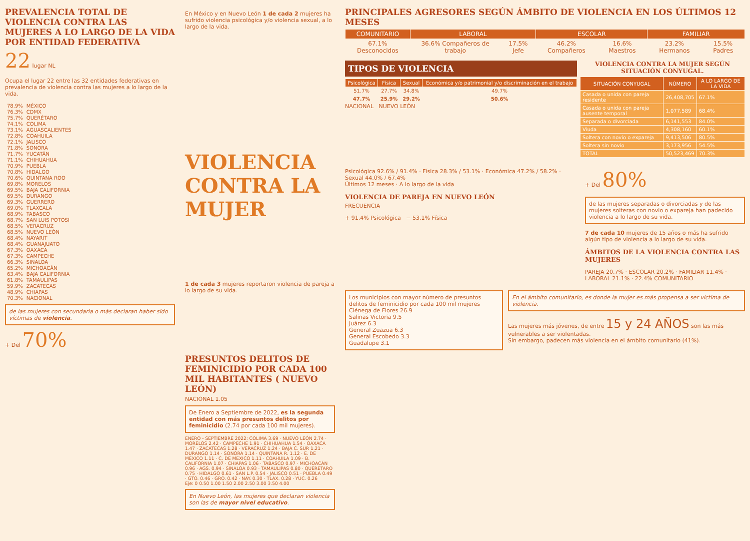PREVALENCIA TOTAL DE VIOLENCIA CONTRA LAS MUJERES A LO LARGO DE LA VIDA POR ENTIDAD FEDERATIVA
22 lugar NL
Ocupa el lugar 22 entre las 32 entidades federativas en prevalencia de violencia contra las mujeres a lo largo de la vida.
| 78.9% | MÉXICO |
| 76.3% | CDMX |
| 75.7% | QUERÉTARO |
| 74.1% | COLIMA |
| 73.1% | AGUASCALIENTES |
| 72.8% | COAHUILA |
| 72.1% | JALISCO |
| 71.8% | SONORA |
| 71.7% | YUCATÁN |
| 71.1% | CHIHUAHUA |
| 70.9% | PUEBLA |
| 70.8% | HIDALGO |
| 70.6% | QUINTANA ROO |
| 69.8% | MORELOS |
| 69.5% | BAJA CALIFORNIA |
| 69.5% | DURANGO |
| 69.3% | GUERRERO |
| 69.0% | TLAXCALA |
| 68.9% | TABASCO |
| 68.7% | SAN LUIS POTOSI |
| 68.5% | VERACRUZ |
| 68.5% | NUEVO LEÓN |
| 68.4% | NAYARIT |
| 68.4% | GUANAJUATO |
| 67.3% | OAXACA |
| 67.3% | CAMPECHE |
| 66.3% | SINALOA |
| 65.2% | MICHOACÁN |
| 63.4% | BAJA CALIFORNIA |
| 61.8% | TAMAULIPAS |
| 59.9% | ZACATECAS |
| 48.9% | CHIAPAS |
| 70.3% | NACIONAL |
de las mujeres con secundaria o más declaran haber sido víctimas de violencia.
+ Del 70%
En México y en Nuevo León 1 de cada 2 mujeres ha sufrido violencia psicológica y/o violencia sexual, a lo largo de la vida.
VIOLENCIA CONTRA LA MUJER
1 de cada 3 mujeres reportaron violencia de pareja a lo largo de su vida.
PRESUNTOS DELITOS DE FEMINICIDIO POR CADA 100 MIL HABITANTES ( NUEVO LEÓN)
NACIONAL 1.05
De Enero a Septiembre de 2022, es la segunda entidad con más presuntos delitos por feminicidio (2.74 por cada 100 mil mujeres).
ENERO - SEPTIEMBRE 2022: COLIMA 3.69 · NUEVO LEÓN 2.74 · MORELOS 2.42 · CAMPECHE 1.91 · CHIHUAHUA 1.54 · OAXACA 1.47 · ZACATECAS 1.28 · VERACRUZ 1.24 · BAJA C. SUR 1.21 · DURANGO 1.14 · SONORA 1.14 · QUINTANA R. 1.12 · E. DE MEXICO 1.11 · C. DE MEXICO 1.11 · COAHUILA 1.09 · B. CALIFORNIA 1.07 · CHIAPAS 1.06 · TABASCO 0.97 · MICHOACÁN 0.96 · AGS. 0.94 · SINALOA 0.93 · TAMAULIPAS 0.80 · QUERETARO 0.75 · HIDALGO 0.61 · SAN L.P. 0.54 · JALISCO 0.51 · PUEBLA 0.49 · GTO. 0.46 · GRO. 0.42 · NAY. 0.30 · TLAX. 0.28 · YUC. 0.26
Eje: 0 0.50 1.00 1.50 2.00 2.50 3.00 3.50 4.00
En Nuevo León, las mujeres que declaran violencia son las de mayor nivel educativo.
PRINCIPALES AGRESORES SEGÚN ÁMBITO DE VIOLENCIA EN LOS ÚLTIMOS 12 MESES
| COMUNITARIO | LABORAL | | ESCOLAR | | FAMILIAR | |
| --- | --- | --- | --- | --- | --- | --- |
| 67.1% Desconocidos | 36.6% Compañeros de trabajo | 17.5% Jefe | 46.2% Compañeros | 16.6% Maestros | 23.2% Hermanos | 15.5% Padres |
TIPOS DE VIOLENCIA
| Psicológica | Física | Sexual | Económica y/o patrimonial y/o discriminación en el trabajo |
| --- | --- | --- | --- |
| 51.7% | 27.7% | 34.8% | 49.7% |
| 47.7% | 25.9% | 29.2% | 50.6% |
NACIONAL NUEVO LEÓN
VIOLENCIA CONTRA LA MUJER SEGÚN SITUACIÓN CONYUGAL.
| SITUACIÓN CONYUGAL | NÚMERO | A LO LARGO DE LA VIDA |
| --- | --- | --- |
| Casada o unida con pareja residente | 26,408,705 | 67.1% |
| Casada o unida con pareja ausente temporal | 1,077,589 | 68.4% |
| Separada o divorciada | 6,141,553 | 84.0% |
| Viuda | 4,308,160 | 60.1% |
| Soltera con novio o expareja | 9,413,506 | 80.5% |
| Soltera sin novio | 3,173,956 | 54.5% |
| TOTAL | 50,523,469 | 70.3% |
Psicológica 92.6% / 91.4% · Física 28.3% / 53.1% · Económica 47.2% / 58.2% · Sexual 44.0% / 67.4%
Últimos 12 meses · A lo largo de la vida
VIOLENCIA DE PAREJA EN NUEVO LEÓN
FRECUENCIA
+ 91.4% Psicológica − 53.1% Física
+ Del 80%
de las mujeres separadas o divorciadas y de las mujeres solteras con novio o expareja han padecido violencia a lo largo de su vida.
7 de cada 10 mujeres de 15 años o más ha sufrido algún tipo de violencia a lo largo de su vida.
ÁMBITOS DE LA VIOLENCIA CONTRA LAS MUJERES
PAREJA 20.7% · ESCOLAR 20.2% · FAMILIAR 11.4% · LABORAL 21.1% · 22.4% COMUNITARIO
Los municipios con mayor número de presuntos delitos de feminicidio por cada 100 mil mujeres
Ciénega de Flores 26.9
Salinas Victoria 9.5
Juárez 6.3
General Zuazua 6.3
General Escobedo 3.3
Guadalupe 3.1
En el ámbito comunitario, es donde la mujer es más propensa a ser víctima de violencia.
Las mujeres más jóvenes, de entre 15 y 24 AÑOS son las más vulnerables a ser violentadas.
Sin embargo, padecen más violencia en el ámbito comunitario (41%).